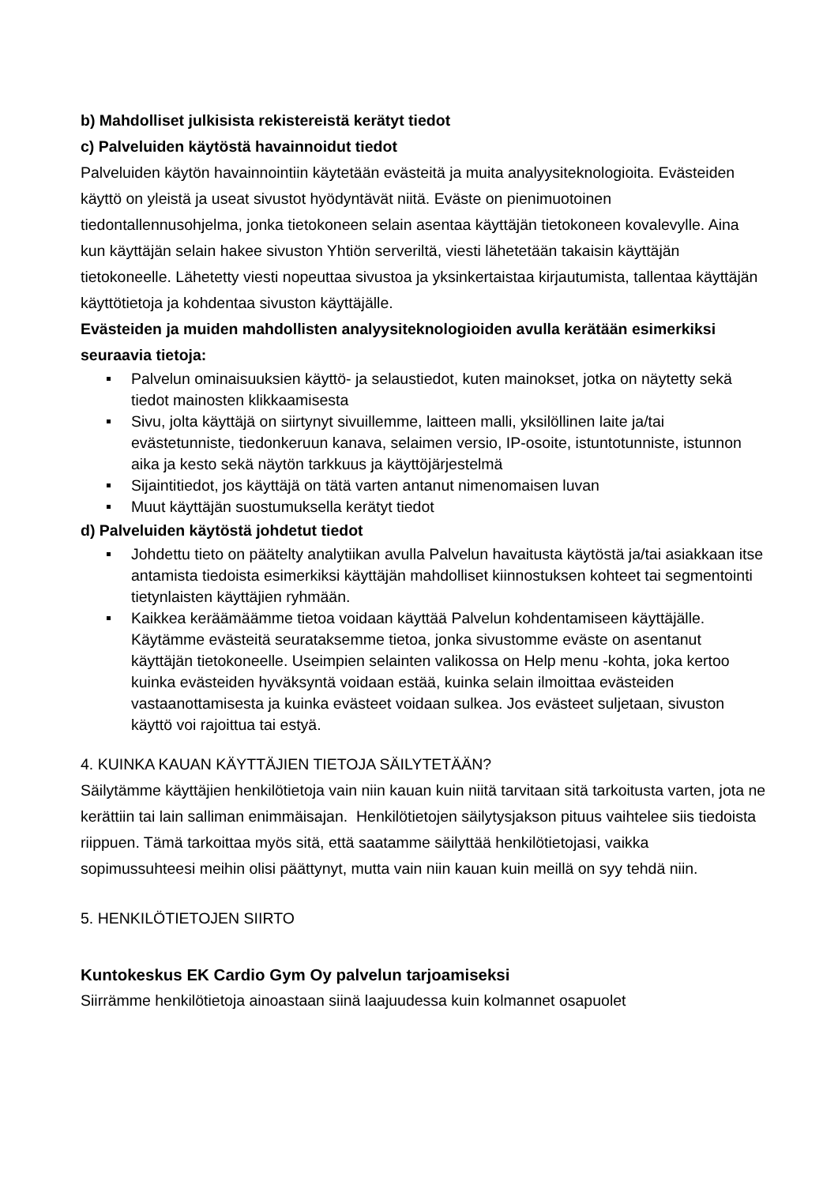b) Mahdolliset julkisista rekistereistä kerätyt tiedot
c) Palveluiden käytöstä havainnoidut tiedot
Palveluiden käytön havainnointiin käytetään evästeitä ja muita analyysiteknologioita. Evästeiden käyttö on yleistä ja useat sivustot hyödyntävät niitä. Eväste on pienimuotoinen tiedontallennusohjelma, jonka tietokoneen selain asentaa käyttäjän tietokoneen kovalevylle. Aina kun käyttäjän selain hakee sivuston Yhtiön serveriltä, viesti lähetetään takaisin käyttäjän tietokoneelle. Lähetetty viesti nopeuttaa sivustoa ja yksinkertaistaa kirjautumista, tallentaa käyttäjän käyttötietoja ja kohdentaa sivuston käyttäjälle.
Evästeiden ja muiden mahdollisten analyysiteknologioiden avulla kerätään esimerkiksi seuraavia tietoja:
Palvelun ominaisuuksien käyttö- ja selaustiedot, kuten mainokset, jotka on näytetty sekä tiedot mainosten klikkaamisesta
Sivu, jolta käyttäjä on siirtynyt sivuillemme, laitteen malli, yksilöllinen laite ja/tai evästetunniste, tiedonkeruun kanava, selaimen versio, IP-osoite, istuntotunniste, istunnon aika ja kesto sekä näytön tarkkuus ja käyttöjärjestelmä
Sijaintitiedot, jos käyttäjä on tätä varten antanut nimenomaisen luvan
Muut käyttäjän suostumuksella kerätyt tiedot
d) Palveluiden käytöstä johdetut tiedot
Johdettu tieto on päätelty analytiikan avulla Palvelun havaitusta käytöstä ja/tai asiakkaan itse antamista tiedoista esimerkiksi käyttäjän mahdolliset kiinnostuksen kohteet tai segmentointi tietynlaisten käyttäjien ryhmään.
Kaikkea keräämäämme tietoa voidaan käyttää Palvelun kohdentamiseen käyttäjälle. Käytämme evästeitä seurataksemme tietoa, jonka sivustomme eväste on asentanut käyttäjän tietokoneelle. Useimpien selainten valikossa on Help menu -kohta, joka kertoo kuinka evästeiden hyväksyntä voidaan estää, kuinka selain ilmoittaa evästeiden vastaanottamisesta ja kuinka evästeet voidaan sulkea. Jos evästeet suljetaan, sivuston käyttö voi rajoittua tai estyä.
4. KUINKA KAUAN KÄYTTÄJIEN TIETOJA SÄILYTETÄÄN?
Säilytämme käyttäjien henkilötietoja vain niin kauan kuin niitä tarvitaan sitä tarkoitusta varten, jota ne kerättiin tai lain salliman enimmäisajan. Henkilötietojen säilytysjakson pituus vaihtelee siis tiedoista riippuen. Tämä tarkoittaa myös sitä, että saatamme säilyttää henkilötietojasi, vaikka sopimussuhteesi meihin olisi päättynyt, mutta vain niin kauan kuin meillä on syy tehdä niin.
5. HENKILÖTIETOJEN SIIRTO
Kuntokeskus EK Cardio Gym Oy palvelun tarjoamiseksi
Siirrämme henkilötietoja ainoastaan siinä laajuudessa kuin kolmannet osapuolet